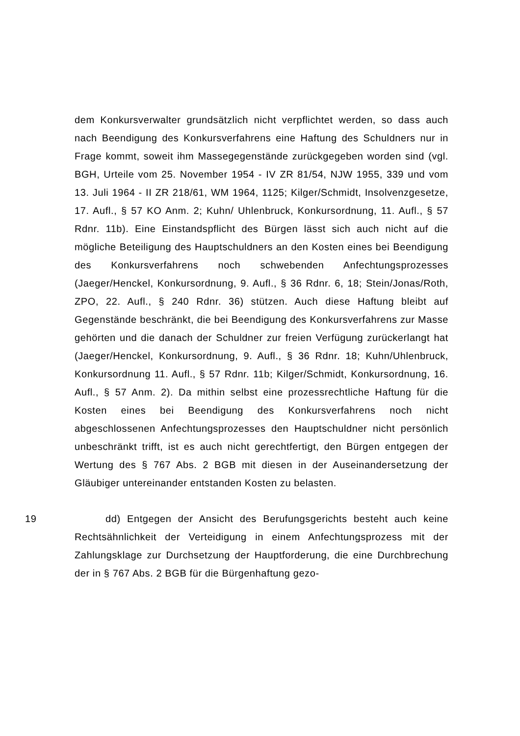dem Konkursverwalter grundsätzlich nicht verpflichtet werden, so dass auch nach Beendigung des Konkursverfahrens eine Haftung des Schuldners nur in Frage kommt, soweit ihm Massegegenstände zurückgegeben worden sind (vgl. BGH, Urteile vom 25. November 1954 - IV ZR 81/54, NJW 1955, 339 und vom 13. Juli 1964 - II ZR 218/61, WM 1964, 1125; Kilger/Schmidt, Insolvenzgesetze, 17. Aufl., § 57 KO Anm. 2; Kuhn/ Uhlenbruck, Konkursordnung, 11. Aufl., § 57 Rdnr. 11b). Eine Einstandspflicht des Bürgen lässt sich auch nicht auf die mögliche Beteiligung des Hauptschuldners an den Kosten eines bei Beendigung des Konkursverfahrens noch schwebenden Anfechtungsprozesses (Jaeger/Henckel, Konkursordnung, 9. Aufl., § 36 Rdnr. 6, 18; Stein/Jonas/Roth, ZPO, 22. Aufl., § 240 Rdnr. 36) stützen. Auch diese Haftung bleibt auf Gegenstände beschränkt, die bei Beendigung des Konkursverfahrens zur Masse gehörten und die danach der Schuldner zur freien Verfügung zurückerlangt hat (Jaeger/Henckel, Konkursordnung, 9. Aufl., § 36 Rdnr. 18; Kuhn/Uhlenbruck, Konkursordnung 11. Aufl., § 57 Rdnr. 11b; Kilger/Schmidt, Konkursordnung, 16. Aufl., § 57 Anm. 2). Da mithin selbst eine prozessrechtliche Haftung für die Kosten eines bei Beendigung des Konkursverfahrens noch nicht abgeschlossenen Anfechtungsprozesses den Hauptschuldner nicht persönlich unbeschränkt trifft, ist es auch nicht gerechtfertigt, den Bürgen entgegen der Wertung des § 767 Abs. 2 BGB mit diesen in der Auseinandersetzung der Gläubiger untereinander entstanden Kosten zu belasten.
19 dd) Entgegen der Ansicht des Berufungsgerichts besteht auch keine Rechtsähnlichkeit der Verteidigung in einem Anfechtungsprozess mit der Zahlungsklage zur Durchsetzung der Hauptforderung, die eine Durchbrechung der in § 767 Abs. 2 BGB für die Bürgenhaftung gezo-